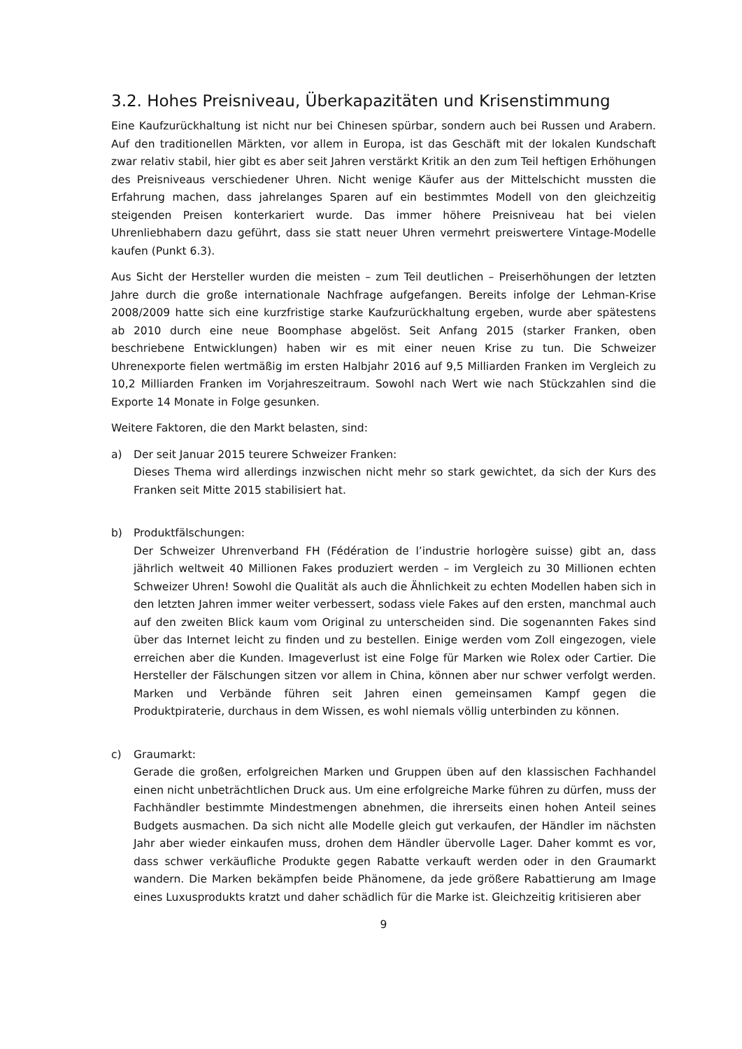3.2. Hohes Preisniveau, Überkapazitäten und Krisenstimmung
Eine Kaufzurückhaltung ist nicht nur bei Chinesen spürbar, sondern auch bei Russen und Arabern. Auf den traditionellen Märkten, vor allem in Europa, ist das Geschäft mit der lokalen Kundschaft zwar relativ stabil, hier gibt es aber seit Jahren verstärkt Kritik an den zum Teil heftigen Erhöhungen des Preisniveaus verschiedener Uhren. Nicht wenige Käufer aus der Mittelschicht mussten die Erfahrung machen, dass jahrelanges Sparen auf ein bestimmtes Modell von den gleichzeitig steigenden Preisen konterkariert wurde. Das immer höhere Preisniveau hat bei vielen Uhrenliebhabern dazu geführt, dass sie statt neuer Uhren vermehrt preiswertere Vintage-Modelle kaufen (Punkt 6.3).
Aus Sicht der Hersteller wurden die meisten – zum Teil deutlichen – Preiserhöhungen der letzten Jahre durch die große internationale Nachfrage aufgefangen. Bereits infolge der Lehman-Krise 2008/2009 hatte sich eine kurzfristige starke Kaufzurückhaltung ergeben, wurde aber spätestens ab 2010 durch eine neue Boomphase abgelöst. Seit Anfang 2015 (starker Franken, oben beschriebene Entwicklungen) haben wir es mit einer neuen Krise zu tun. Die Schweizer Uhrenexporte fielen wertmäßig im ersten Halbjahr 2016 auf 9,5 Milliarden Franken im Vergleich zu 10,2 Milliarden Franken im Vorjahreszeitraum. Sowohl nach Wert wie nach Stückzahlen sind die Exporte 14 Monate in Folge gesunken.
Weitere Faktoren, die den Markt belasten, sind:
a) Der seit Januar 2015 teurere Schweizer Franken:
Dieses Thema wird allerdings inzwischen nicht mehr so stark gewichtet, da sich der Kurs des Franken seit Mitte 2015 stabilisiert hat.
b) Produktfälschungen:
Der Schweizer Uhrenverband FH (Fédération de l’industrie horlogère suisse) gibt an, dass jährlich weltweit 40 Millionen Fakes produziert werden – im Vergleich zu 30 Millionen echten Schweizer Uhren! Sowohl die Qualität als auch die Ähnlichkeit zu echten Modellen haben sich in den letzten Jahren immer weiter verbessert, sodass viele Fakes auf den ersten, manchmal auch auf den zweiten Blick kaum vom Original zu unterscheiden sind. Die sogenannten Fakes sind über das Internet leicht zu finden und zu bestellen. Einige werden vom Zoll eingezogen, viele erreichen aber die Kunden. Imageverlust ist eine Folge für Marken wie Rolex oder Cartier. Die Hersteller der Fälschungen sitzen vor allem in China, können aber nur schwer verfolgt werden. Marken und Verbände führen seit Jahren einen gemeinsamen Kampf gegen die Produktpiraterie, durchaus in dem Wissen, es wohl niemals völlig unterbinden zu können.
c) Graumarkt:
Gerade die großen, erfolgreichen Marken und Gruppen üben auf den klassischen Fachhandel einen nicht unbeträchtlichen Druck aus. Um eine erfolgreiche Marke führen zu dürfen, muss der Fachhändler bestimmte Mindestmengen abnehmen, die ihrerseits einen hohen Anteil seines Budgets ausmachen. Da sich nicht alle Modelle gleich gut verkaufen, der Händler im nächsten Jahr aber wieder einkaufen muss, drohen dem Händler übervolle Lager. Daher kommt es vor, dass schwer verkäufliche Produkte gegen Rabatte verkauft werden oder in den Graumarkt wandern. Die Marken bekämpfen beide Phänomene, da jede größere Rabattierung am Image eines Luxusprodukts kratzt und daher schädlich für die Marke ist. Gleichzeitig kritisieren aber
9